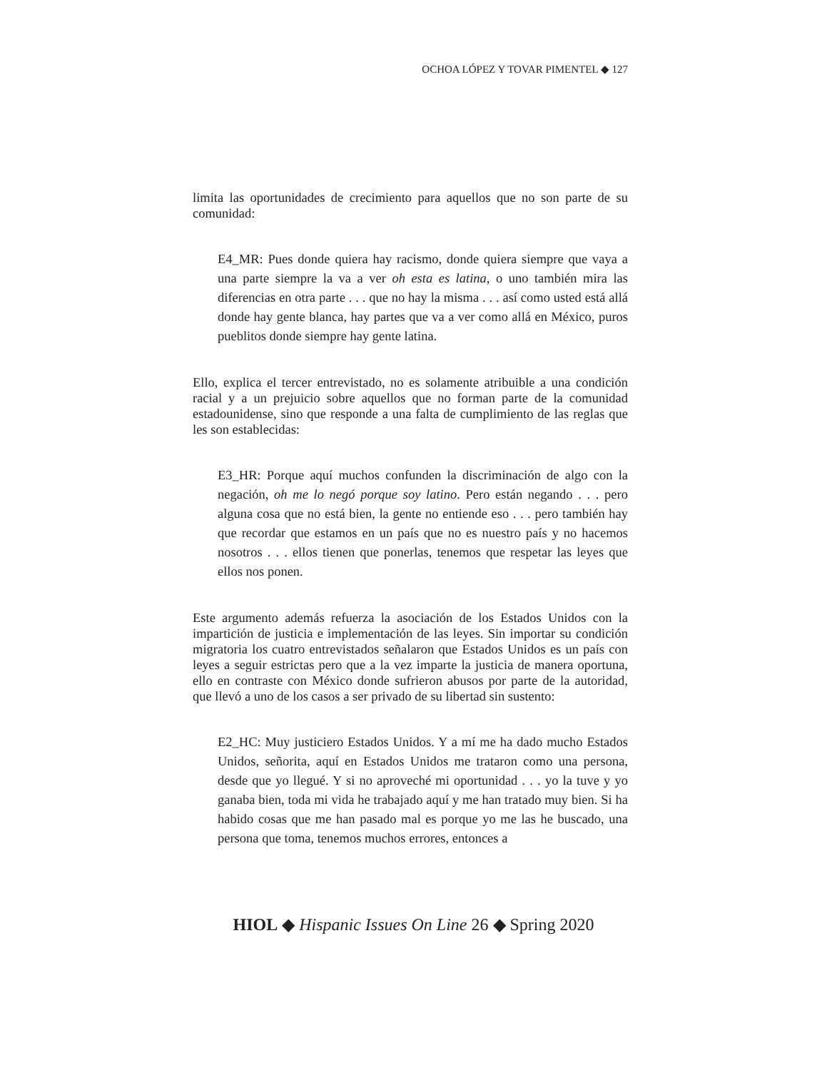OCHOA LÓPEZ Y TOVAR PIMENTEL ◆ 127
limita las oportunidades de crecimiento para aquellos que no son parte de su comunidad:
E4_MR: Pues donde quiera hay racismo, donde quiera siempre que vaya a una parte siempre la va a ver oh esta es latina, o uno también mira las diferencias en otra parte . . . que no hay la misma . . . así como usted está allá donde hay gente blanca, hay partes que va a ver como allá en México, puros pueblitos donde siempre hay gente latina.
Ello, explica el tercer entrevistado, no es solamente atribuible a una condición racial y a un prejuicio sobre aquellos que no forman parte de la comunidad estadounidense, sino que responde a una falta de cumplimiento de las reglas que les son establecidas:
E3_HR: Porque aquí muchos confunden la discriminación de algo con la negación, oh me lo negó porque soy latino. Pero están negando . . . pero alguna cosa que no está bien, la gente no entiende eso . . . pero también hay que recordar que estamos en un país que no es nuestro país y no hacemos nosotros . . . ellos tienen que ponerlas, tenemos que respetar las leyes que ellos nos ponen.
Este argumento además refuerza la asociación de los Estados Unidos con la impartición de justicia e implementación de las leyes. Sin importar su condición migratoria los cuatro entrevistados señalaron que Estados Unidos es un país con leyes a seguir estrictas pero que a la vez imparte la justicia de manera oportuna, ello en contraste con México donde sufrieron abusos por parte de la autoridad, que llevó a uno de los casos a ser privado de su libertad sin sustento:
E2_HC: Muy justiciero Estados Unidos. Y a mí me ha dado mucho Estados Unidos, señorita, aquí en Estados Unidos me trataron como una persona, desde que yo llegué. Y si no aproveché mi oportunidad . . . yo la tuve y yo ganaba bien, toda mi vida he trabajado aquí y me han tratado muy bien. Si ha habido cosas que me han pasado mal es porque yo me las he buscado, una persona que toma, tenemos muchos errores, entonces a
HIOL ◆ Hispanic Issues On Line 26 ◆ Spring 2020